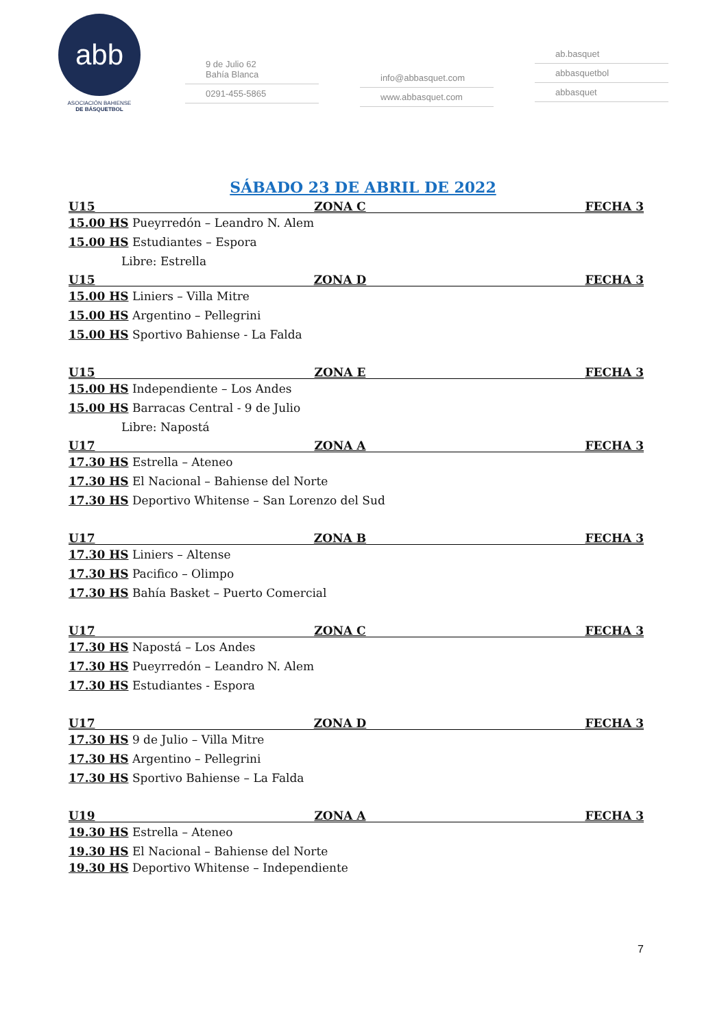abb
ASOCIACIÓN BAHIENSE
DE BÁSQUETBOL
9 de Julio 62
Bahía Blanca
0291-455-5865
info@abbasquet.com
www.abbasquet.com
ab.basquet
abbasquetbol
abbasquet
SÁBADO 23 DE ABRIL DE 2022
U15 ZONA C FECHA 3
15.00 HS Pueyrredón – Leandro N. Alem
15.00 HS Estudiantes – Espora
Libre: Estrella
U15 ZONA D FECHA 3
15.00 HS Liniers – Villa Mitre
15.00 HS Argentino – Pellegrini
15.00 HS Sportivo Bahiense - La Falda
U15 ZONA E FECHA 3
15.00 HS Independiente – Los Andes
15.00 HS Barracas Central - 9 de Julio
Libre: Napostá
U17 ZONA A FECHA 3
17.30 HS Estrella – Ateneo
17.30 HS El Nacional – Bahiense del Norte
17.30 HS Deportivo Whitense – San Lorenzo del Sud
U17 ZONA B FECHA 3
17.30 HS Liniers – Altense
17.30 HS Pacifico – Olimpo
17.30 HS Bahía Basket – Puerto Comercial
U17 ZONA C FECHA 3
17.30 HS Napostá – Los Andes
17.30 HS Pueyrredón – Leandro N. Alem
17.30 HS Estudiantes - Espora
U17 ZONA D FECHA 3
17.30 HS 9 de Julio – Villa Mitre
17.30 HS Argentino – Pellegrini
17.30 HS Sportivo Bahiense – La Falda
U19 ZONA A FECHA 3
19.30 HS Estrella – Ateneo
19.30 HS El Nacional – Bahiense del Norte
19.30 HS Deportivo Whitense – Independiente
7